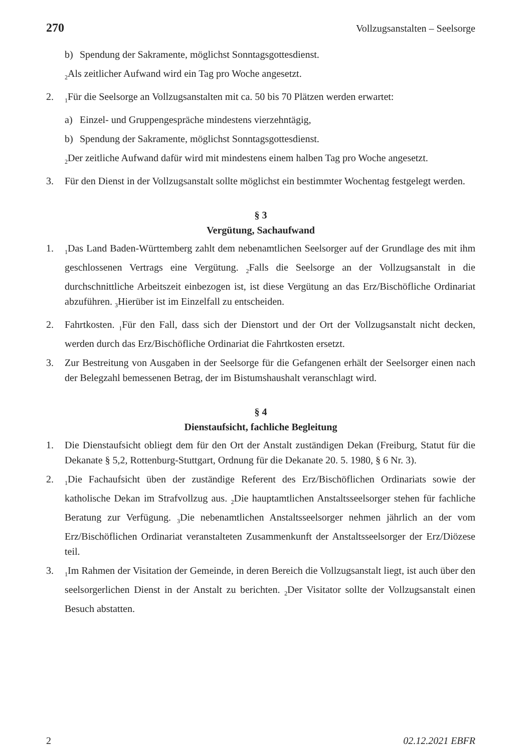270 Vollzugsanstalten – Seelsorge
b) Spendung der Sakramente, möglichst Sonntagsgottesdienst.
<sub>2</sub>Als zeitlicher Aufwand wird ein Tag pro Woche angesetzt.
2. <sub>1</sub>Für die Seelsorge an Vollzugsanstalten mit ca. 50 bis 70 Plätzen werden erwartet:
a) Einzel- und Gruppengespräche mindestens vierzehntägig,
b) Spendung der Sakramente, möglichst Sonntagsgottesdienst.
<sub>2</sub>Der zeitliche Aufwand dafür wird mit mindestens einem halben Tag pro Woche angesetzt.
3. Für den Dienst in der Vollzugsanstalt sollte möglichst ein bestimmter Wochentag festgelegt werden.
§ 3
Vergütung, Sachaufwand
1. <sub>1</sub>Das Land Baden-Württemberg zahlt dem nebenamtlichen Seelsorger auf der Grundlage des mit ihm geschlossenen Vertrags eine Vergütung. <sub>2</sub>Falls die Seelsorge an der Vollzugsanstalt in die durchschnittliche Arbeitszeit einbezogen ist, ist diese Vergütung an das Erz/Bischöfliche Ordinariat abzuführen. <sub>3</sub>Hierüber ist im Einzelfall zu entscheiden.
2. Fahrtkosten. <sub>1</sub>Für den Fall, dass sich der Dienstort und der Ort der Vollzugsanstalt nicht decken, werden durch das Erz/Bischöfliche Ordinariat die Fahrtkosten ersetzt.
3. Zur Bestreitung von Ausgaben in der Seelsorge für die Gefangenen erhält der Seelsorger einen nach der Belegzahl bemessenen Betrag, der im Bistumshaushalt veranschlagt wird.
§ 4
Dienstaufsicht, fachliche Begleitung
1. Die Dienstaufsicht obliegt dem für den Ort der Anstalt zuständigen Dekan (Freiburg, Statut für die Dekanate § 5,2, Rottenburg-Stuttgart, Ordnung für die Dekanate 20. 5. 1980, § 6 Nr. 3).
2. <sub>1</sub>Die Fachaufsicht üben der zuständige Referent des Erz/Bischöflichen Ordinariats sowie der katholische Dekan im Strafvollzug aus. <sub>2</sub>Die hauptamtlichen Anstaltsseelsorger stehen für fachliche Beratung zur Verfügung. <sub>3</sub>Die nebenamtlichen Anstaltsseelsorger nehmen jährlich an der vom Erz/Bischöflichen Ordinariat veranstalteten Zusammenkunft der Anstaltsseelsorger der Erz/Diözese teil.
3. <sub>1</sub>Im Rahmen der Visitation der Gemeinde, in deren Bereich die Vollzugsanstalt liegt, ist auch über den seelsorgerlichen Dienst in der Anstalt zu berichten. <sub>2</sub>Der Visitator sollte der Vollzugsanstalt einen Besuch abstatten.
2 02.12.2021 EBFR